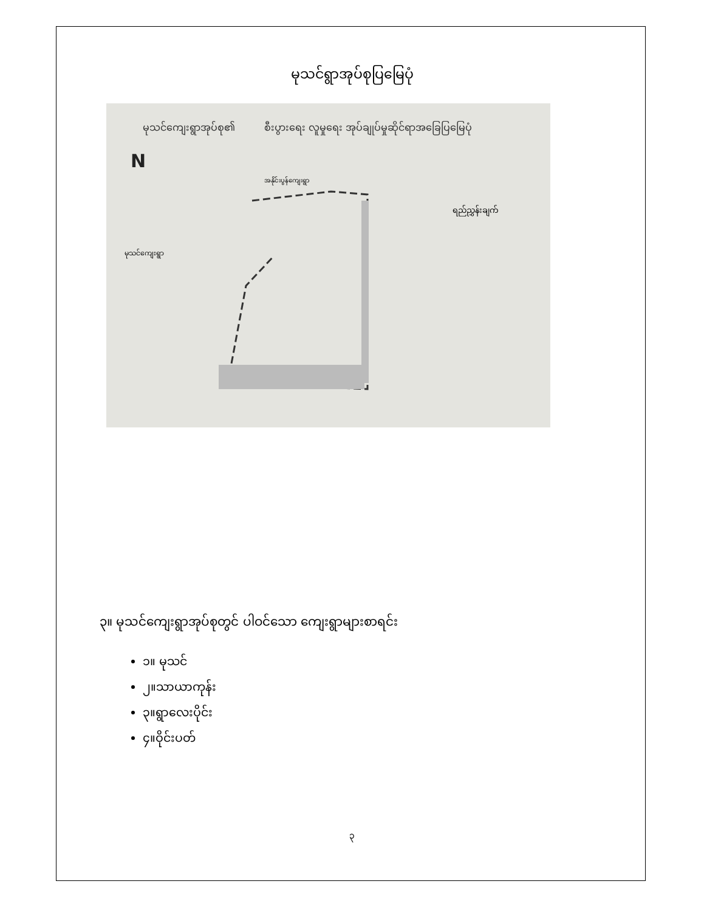မုသင်ရွာအုပ်စုပြမြေပုံ
မုသင်ကျေးရွာအုပ်စု၏
စီးပွားရေး လူမှုရေး အုပ်ချုပ်မှုဆိုင်ရာအခြေပြမြေပုံ
N
အနိုင်းပွန်ကျေးရွာ
မုသင်ကျေးရွာ
ရည်ညွှန်းချက်
၃။ မုသင်ကျေးရွာအုပ်စုတွင် ပါဝင်သော ကျေးရွာများစာရင်း
၁။ မုသင်
၂။သာယာကုန်း
၃။ရွာလေးပိုင်း
၄။ဝိုင်းပတ်
၃